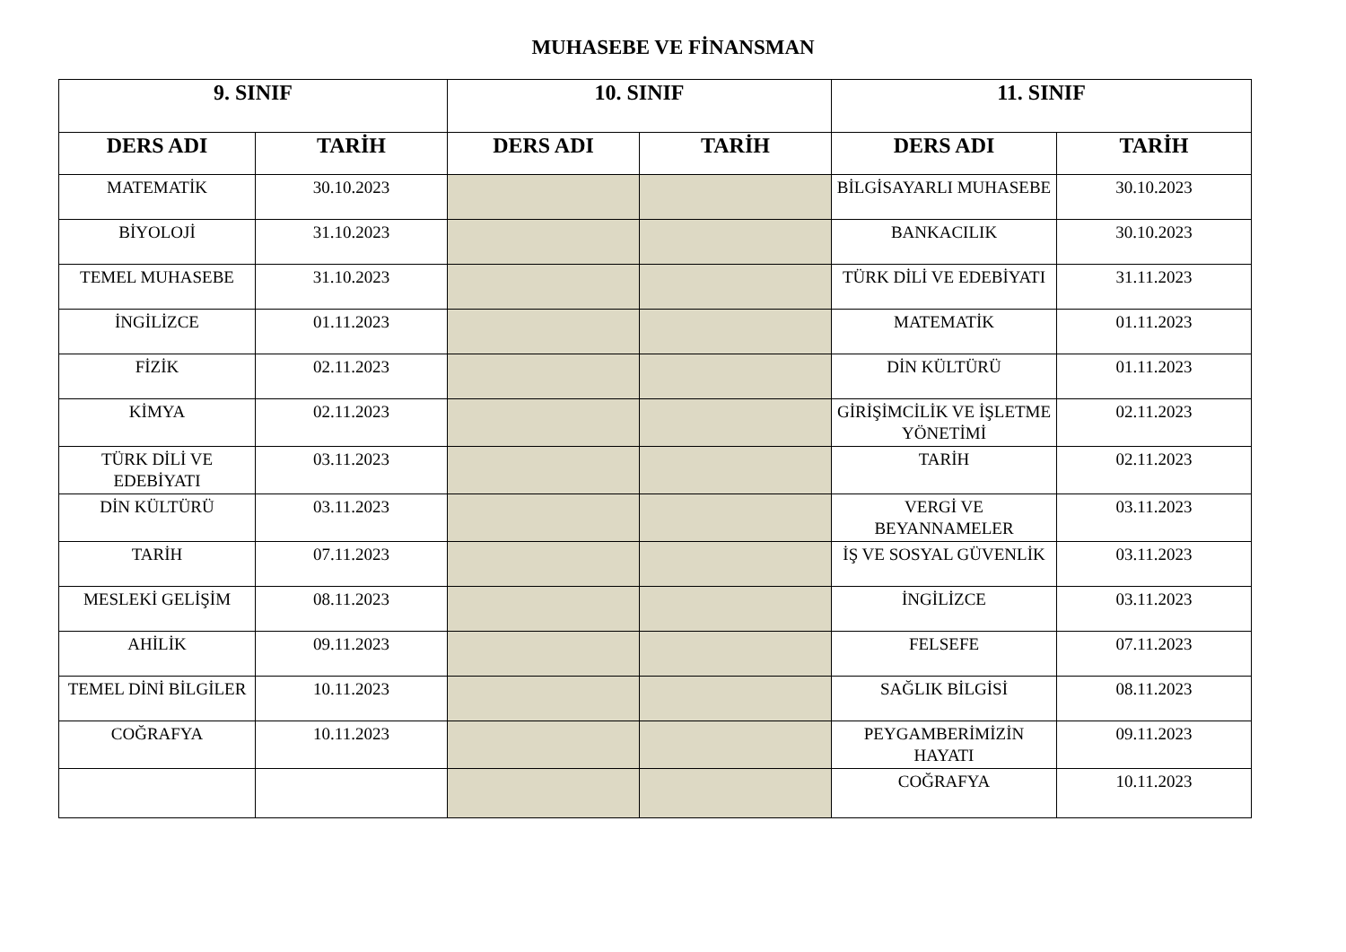MUHASEBE VE FİNANSMAN
| 9. SINIF | | 10. SINIF | | 11. SINIF | |
| --- | --- | --- | --- | --- | --- |
| DERS ADI | TARİH | DERS ADI | TARİH | DERS ADI | TARİH |
| MATEMATİK | 30.10.2023 | | | BİLGİSAYARLI MUHASEBE | 30.10.2023 |
| BİYOLOJİ | 31.10.2023 | | | BANKACILIK | 30.10.2023 |
| TEMEL MUHASEBE | 31.10.2023 | | | TÜRK DİLİ VE EDEBİYATI | 31.11.2023 |
| İNGİLİZCE | 01.11.2023 | | | MATEMATİK | 01.11.2023 |
| FİZİK | 02.11.2023 | | | DİN KÜLTÜRÜ | 01.11.2023 |
| KİMYA | 02.11.2023 | | | GİRİŞİMCİLİK VE İŞLETME YÖNETİMİ | 02.11.2023 |
| TÜRK DİLİ VE EDEBİYATI | 03.11.2023 | | | TARİH | 02.11.2023 |
| DİN KÜLTÜRÜ | 03.11.2023 | | | VERGİ VE BEYANNAMELER | 03.11.2023 |
| TARİH | 07.11.2023 | | | İŞ VE SOSYAL GÜVENLİK | 03.11.2023 |
| MESLEKİ GELİŞİM | 08.11.2023 | | | İNGİLİZCE | 03.11.2023 |
| AHİLİK | 09.11.2023 | | | FELSEFE | 07.11.2023 |
| TEMEL DİNİ BİLGİLER | 10.11.2023 | | | SAĞLIK BİLGİSİ | 08.11.2023 |
| COĞRAFYA | 10.11.2023 | | | PEYGAMBERİMİZİN HAYATI | 09.11.2023 |
| | | | | COĞRAFYA | 10.11.2023 |